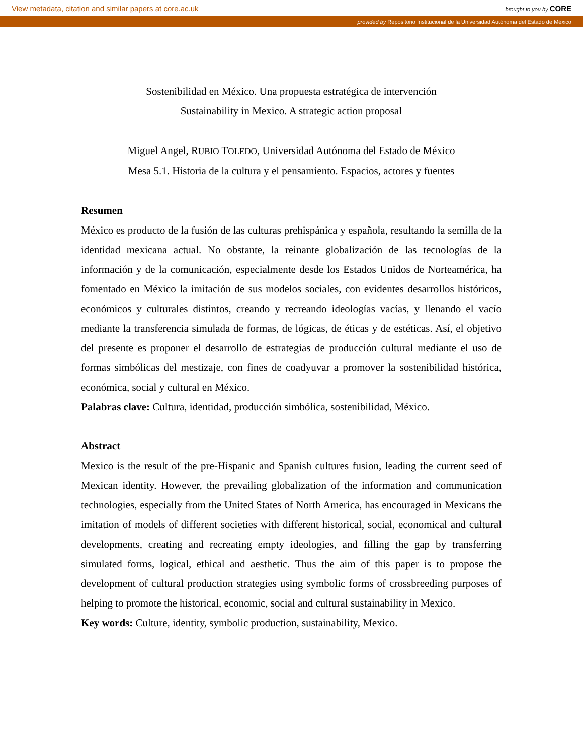View metadata, citation and similar papers at core.ac.uk brought to you by CORE
provided by Repositorio Institucional de la Universidad Autónoma del Estado de México
Sostenibilidad en México. Una propuesta estratégica de intervención
Sustainability in Mexico. A strategic action proposal
Miguel Angel, RUBIO TOLEDO, Universidad Autónoma del Estado de México
Mesa 5.1. Historia de la cultura y el pensamiento. Espacios, actores y fuentes
Resumen
México es producto de la fusión de las culturas prehispánica y española, resultando la semilla de la identidad mexicana actual. No obstante, la reinante globalización de las tecnologías de la información y de la comunicación, especialmente desde los Estados Unidos de Norteamérica, ha fomentado en México la imitación de sus modelos sociales, con evidentes desarrollos históricos, económicos y culturales distintos, creando y recreando ideologías vacías, y llenando el vacío mediante la transferencia simulada de formas, de lógicas, de éticas y de estéticas. Así, el objetivo del presente es proponer el desarrollo de estrategias de producción cultural mediante el uso de formas simbólicas del mestizaje, con fines de coadyuvar a promover la sostenibilidad histórica, económica, social y cultural en México.
Palabras clave: Cultura, identidad, producción simbólica, sostenibilidad, México.
Abstract
Mexico is the result of the pre-Hispanic and Spanish cultures fusion, leading the current seed of Mexican identity. However, the prevailing globalization of the information and communication technologies, especially from the United States of North America, has encouraged in Mexicans the imitation of models of different societies with different historical, social, economical and cultural developments, creating and recreating empty ideologies, and filling the gap by transferring simulated forms, logical, ethical and aesthetic. Thus the aim of this paper is to propose the development of cultural production strategies using symbolic forms of crossbreeding purposes of helping to promote the historical, economic, social and cultural sustainability in Mexico.
Key words: Culture, identity, symbolic production, sustainability, Mexico.